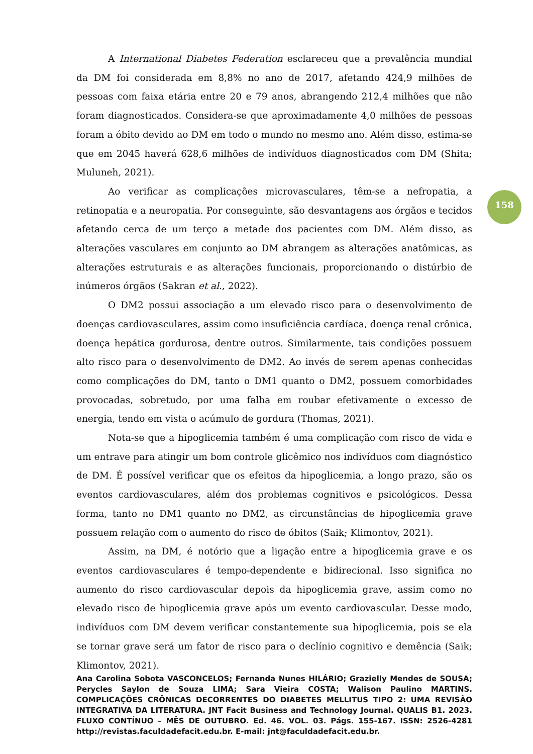A International Diabetes Federation esclareceu que a prevalência mundial da DM foi considerada em 8,8% no ano de 2017, afetando 424,9 milhões de pessoas com faixa etária entre 20 e 79 anos, abrangendo 212,4 milhões que não foram diagnosticados. Considera-se que aproximadamente 4,0 milhões de pessoas foram a óbito devido ao DM em todo o mundo no mesmo ano. Além disso, estima-se que em 2045 haverá 628,6 milhões de indivíduos diagnosticados com DM (Shita; Muluneh, 2021).
Ao verificar as complicações microvasculares, têm-se a nefropatia, a retinopatia e a neuropatia. Por conseguinte, são desvantagens aos órgãos e tecidos afetando cerca de um terço a metade dos pacientes com DM. Além disso, as alterações vasculares em conjunto ao DM abrangem as alterações anatômicas, as alterações estruturais e as alterações funcionais, proporcionando o distúrbio de inúmeros órgãos (Sakran et al., 2022).
O DM2 possui associação a um elevado risco para o desenvolvimento de doenças cardiovasculares, assim como insuficiência cardíaca, doença renal crônica, doença hepática gordurosa, dentre outros. Similarmente, tais condições possuem alto risco para o desenvolvimento de DM2. Ao invés de serem apenas conhecidas como complicações do DM, tanto o DM1 quanto o DM2, possuem comorbidades provocadas, sobretudo, por uma falha em roubar efetivamente o excesso de energia, tendo em vista o acúmulo de gordura (Thomas, 2021).
Nota-se que a hipoglicemia também é uma complicação com risco de vida e um entrave para atingir um bom controle glicêmico nos indivíduos com diagnóstico de DM. É possível verificar que os efeitos da hipoglicemia, a longo prazo, são os eventos cardiovasculares, além dos problemas cognitivos e psicológicos. Dessa forma, tanto no DM1 quanto no DM2, as circunstâncias de hipoglicemia grave possuem relação com o aumento do risco de óbitos (Saik; Klimontov, 2021).
Assim, na DM, é notório que a ligação entre a hipoglicemia grave e os eventos cardiovasculares é tempo-dependente e bidirecional. Isso significa no aumento do risco cardiovascular depois da hipoglicemia grave, assim como no elevado risco de hipoglicemia grave após um evento cardiovascular. Desse modo, indivíduos com DM devem verificar constantemente sua hipoglicemia, pois se ela se tornar grave será um fator de risco para o declínio cognitivo e demência (Saik; Klimontov, 2021).
158
Ana Carolina Sobota VASCONCELOS; Fernanda Nunes HILÁRIO; Grazielly Mendes de SOUSA; Perycles Saylon de Souza LIMA; Sara Vieira COSTA; Walison Paulino MARTINS. COMPLICAÇÕES CRÔNICAS DECORRENTES DO DIABETES MELLITUS TIPO 2: UMA REVISÃO INTEGRATIVA DA LITERATURA. JNT Facit Business and Technology Journal. QUALIS B1. 2023. FLUXO CONTÍNUO – MÊS DE OUTUBRO. Ed. 46. VOL. 03. Págs. 155-167. ISSN: 2526-4281 http://revistas.faculdadefacit.edu.br. E-mail: jnt@faculdadefacit.edu.br.